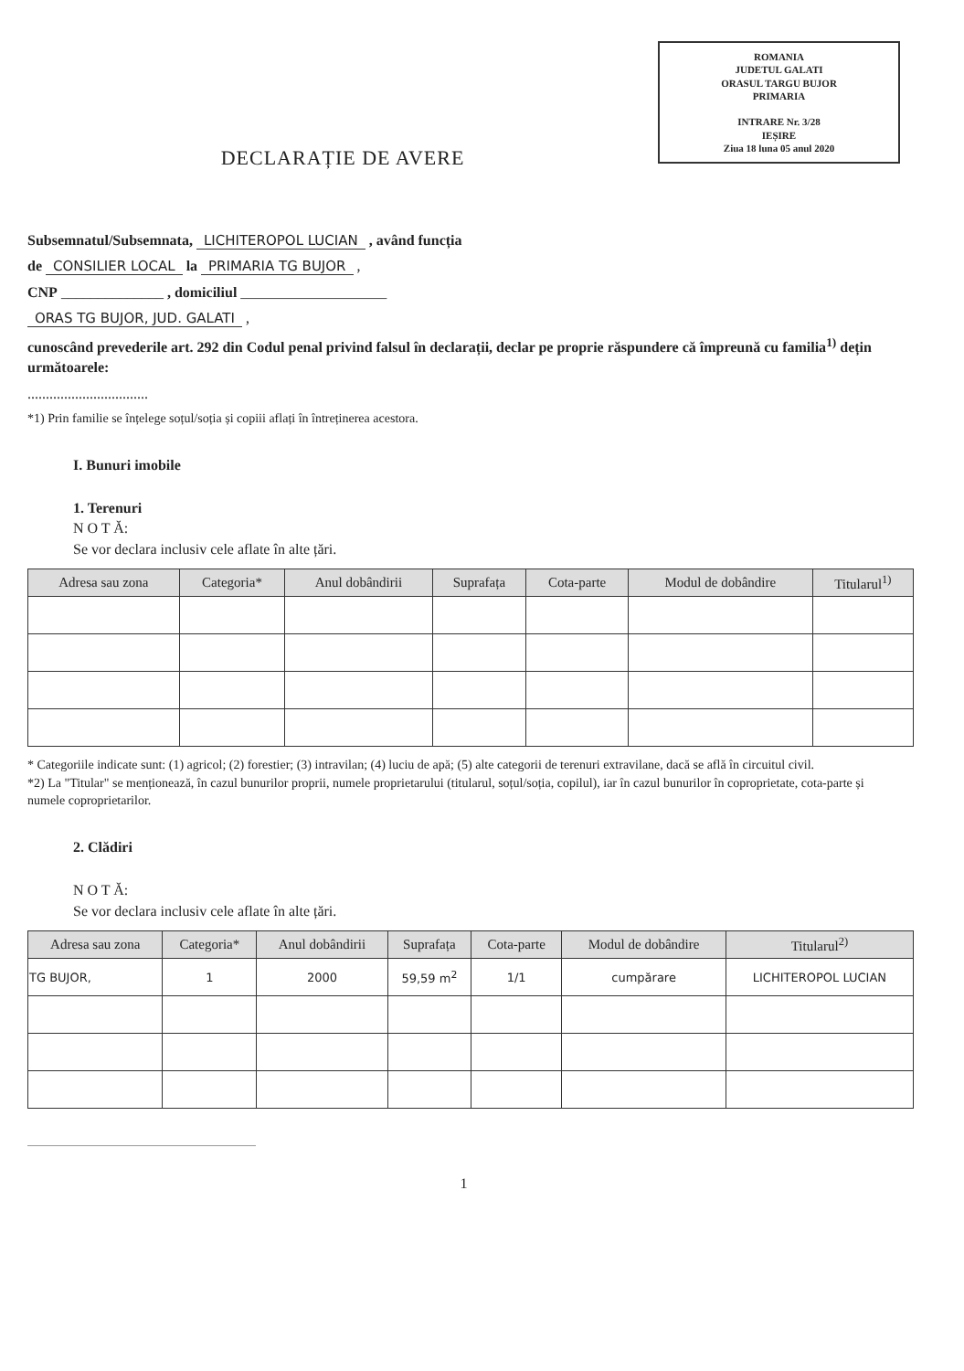ROMANIA
JUDETUL GALATI
ORASUL TARGU BUJOR
PRIMARIA
INTRARE Nr. 3/28
IEȘIRE
Ziua 18 luna 05 anul 2020
DECLARAȚIE DE AVERE
Subsemnatul/Subsemnata, LICHITEROPOL LUCIAN , având funcția
de CONSILIER LOCAL la PRIMARIA TG BUJOR ,
CNP ______________ , domiciliul ____________________
ORAS TG BUJOR, JUD. GALATI ,
cunoscând prevederile art. 292 din Codul penal privind falsul în declarații, declar pe proprie răspundere că împreună cu familia<sup>1)</sup> dețin următoarele:
.................................
*1) Prin familie se înțelege soțul/soția și copiii aflați în întreținerea acestora.
I. Bunuri imobile
1. Terenuri
N O T Ă:
Se vor declara inclusiv cele aflate în alte țări.
| Adresa sau zona | Categoria* | Anul dobândirii | Suprafața | Cota-parte | Modul de dobândire | Titularul<sup>1)</sup> |
| --- | --- | --- | --- | --- | --- | --- |
* Categoriile indicate sunt: (1) agricol; (2) forestier; (3) intravilan; (4) luciu de apă; (5) alte categorii de terenuri extravilane, dacă se află în circuitul civil.
*2) La "Titular" se menționează, în cazul bunurilor proprii, numele proprietarului (titularul, soțul/soția, copilul), iar în cazul bunurilor în coproprietate, cota-parte și numele coproprietarilor.
2. Clădiri
N O T Ă:
Se vor declara inclusiv cele aflate în alte țări.
| Adresa sau zona | Categoria* | Anul dobândirii | Suprafața | Cota-parte | Modul de dobândire | Titularul<sup>2)</sup> |
| --- | --- | --- | --- | --- | --- | --- |
| TG BUJOR, | 1 | 2000 | 59,59 m<sup>2</sup> | 1/1 | cumpărare | LICHITEROPOL LUCIAN |
1